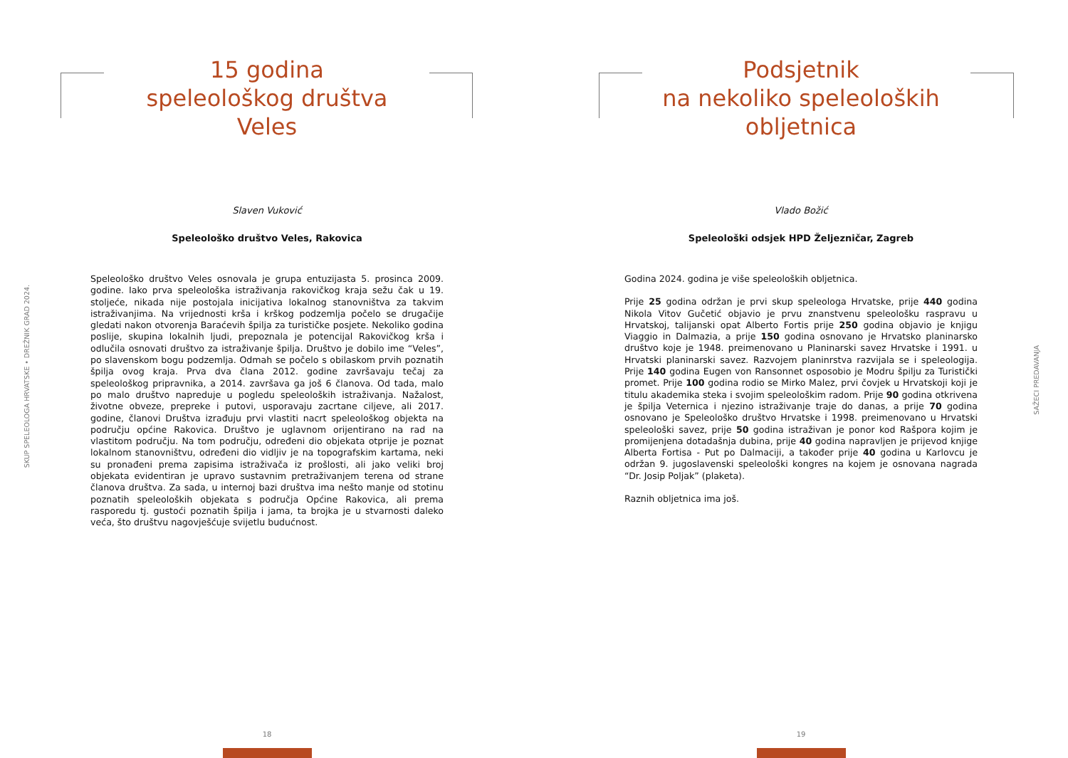SKUP SPELEOLOGA HRVATSKE • DREŽNIK GRAD 2024.
15 godina
speleološkog društva
Veles
Slaven Vuković
Speleološko društvo Veles, Rakovica
Speleološko društvo Veles osnovala je grupa entuzijasta 5. prosinca 2009. godine. Iako prva speleološka istraživanja rakovičkog kraja sežu čak u 19. stoljeće, nikada nije postojala inicijativa lokalnog stanovništva za takvim istraživanjima. Na vrijednosti krša i krškog podzemlja počelo se drugačije gledati nakon otvorenja Baraćevih špilja za turističke posjete. Nekoliko godina poslije, skupina lokalnih ljudi, prepoznala je potencijal Rakovičkog krša i odlučila osnovati društvo za istraživanje špilja. Društvo je dobilo ime “Veles”, po slavenskom bogu podzemlja. Odmah se počelo s obilaskom prvih poznatih špilja ovog kraja. Prva dva člana 2012. godine završavaju tečaj za speleološkog pripravnika, a 2014. završava ga još 6 članova. Od tada, malo po malo društvo napreduje u pogledu speleoloških istraživanja. Nažalost, životne obveze, prepreke i putovi, usporavaju zacrtane ciljeve, ali 2017. godine, članovi Društva izrađuju prvi vlastiti nacrt speleološkog objekta na području općine Rakovica. Društvo je uglavnom orijentirano na rad na vlastitom području. Na tom području, određeni dio objekata otprije je poznat lokalnom stanovništvu, određeni dio vidljiv je na topografskim kartama, neki su pronađeni prema zapisima istraživača iz prošlosti, ali jako veliki broj objekata evidentiran je upravo sustavnim pretraživanjem terena od strane članova društva. Za sada, u internoj bazi društva ima nešto manje od stotinu poznatih speleoloških objekata s područja Općine Rakovica, ali prema rasporedu tj. gustoći poznatih špilja i jama, ta brojka je u stvarnosti daleko veća, što društvu nagovješćuje svijetlu budućnost.
18
SAŽECI PREDAVANJA
Podsjetnik
na nekoliko speleoloških
obljetnica
Vlado Božić
Speleološki odsjek HPD Željezničar, Zagreb
Godina 2024. godina je više speleoloških obljetnica.
Prije 25 godina održan je prvi skup speleologa Hrvatske, prije 440 godina Nikola Vitov Gučetić objavio je prvu znanstvenu speleološku raspravu u Hrvatskoj, talijanski opat Alberto Fortis prije 250 godina objavio je knjigu Viaggio in Dalmazia, a prije 150 godina osnovano je Hrvatsko planinarsko društvo koje je 1948. preimenovano u Planinarski savez Hrvatske i 1991. u Hrvatski planinarski savez. Razvojem planinrstva razvijala se i speleologija. Prije 140 godina Eugen von Ransonnet osposobio je Modru špilju za Turistički promet. Prije 100 godina rodio se Mirko Malez, prvi čovjek u Hrvatskoji koji je titulu akademika steka i svojim speleološkim radom. Prije 90 godina otkrivena je špilja Veternica i njezino istraživanje traje do danas, a prije 70 godina osnovano je Speleološko društvo Hrvatske i 1998. preimenovano u Hrvatski speleološki savez, prije 50 godina istraživan je ponor kod Rašpora kojim je promijenjena dotadašnja dubina, prije 40 godina napravljen je prijevod knjige Alberta Fortisa - Put po Dalmaciji, a također prije 40 godina u Karlovcu je održan 9. jugoslavenski speleološki kongres na kojem je osnovana nagrada “Dr. Josip Poljak” (plaketa).
Raznih obljetnica ima još.
19